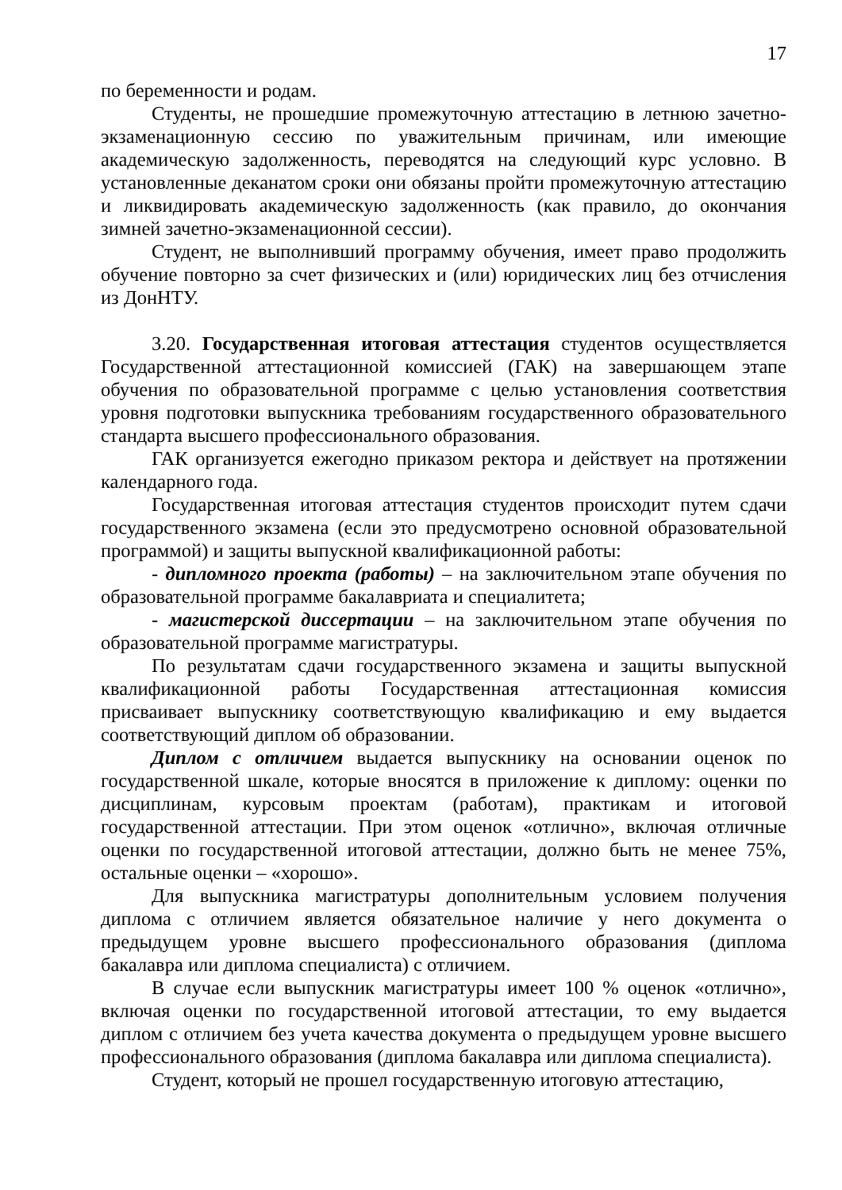17
по беременности и родам.
Студенты, не прошедшие промежуточную аттестацию в летнюю зачетно-экзаменационную сессию по уважительным причинам, или имеющие академическую задолженность, переводятся на следующий курс условно. В установленные деканатом сроки они обязаны пройти промежуточную аттестацию и ликвидировать академическую задолженность (как правило, до окончания зимней зачетно-экзаменационной сессии).
Студент, не выполнивший программу обучения, имеет право продолжить обучение повторно за счет физических и (или) юридических лиц без отчисления из ДонНТУ.
3.20. Государственная итоговая аттестация студентов осуществляется Государственной аттестационной комиссией (ГАК) на завершающем этапе обучения по образовательной программе с целью установления соответствия уровня подготовки выпускника требованиям государственного образовательного стандарта высшего профессионального образования.
ГАК организуется ежегодно приказом ректора и действует на протяжении календарного года.
Государственная итоговая аттестация студентов происходит путем сдачи государственного экзамена (если это предусмотрено основной образовательной программой) и защиты выпускной квалификационной работы:
- дипломного проекта (работы) – на заключительном этапе обучения по образовательной программе бакалавриата и специалитета;
- магистерской диссертации – на заключительном этапе обучения по образовательной программе магистратуры.
По результатам сдачи государственного экзамена и защиты выпускной квалификационной работы Государственная аттестационная комиссия присваивает выпускнику соответствующую квалификацию и ему выдается соответствующий диплом об образовании.
Диплом с отличием выдается выпускнику на основании оценок по государственной шкале, которые вносятся в приложение к диплому: оценки по дисциплинам, курсовым проектам (работам), практикам и итоговой государственной аттестации. При этом оценок «отлично», включая отличные оценки по государственной итоговой аттестации, должно быть не менее 75%, остальные оценки – «хорошо».
Для выпускника магистратуры дополнительным условием получения диплома с отличием является обязательное наличие у него документа о предыдущем уровне высшего профессионального образования (диплома бакалавра или диплома специалиста) с отличием.
В случае если выпускник магистратуры имеет 100 % оценок «отлично», включая оценки по государственной итоговой аттестации, то ему выдается диплом с отличием без учета качества документа о предыдущем уровне высшего профессионального образования (диплома бакалавра или диплома специалиста).
Студент, который не прошел государственную итоговую аттестацию,